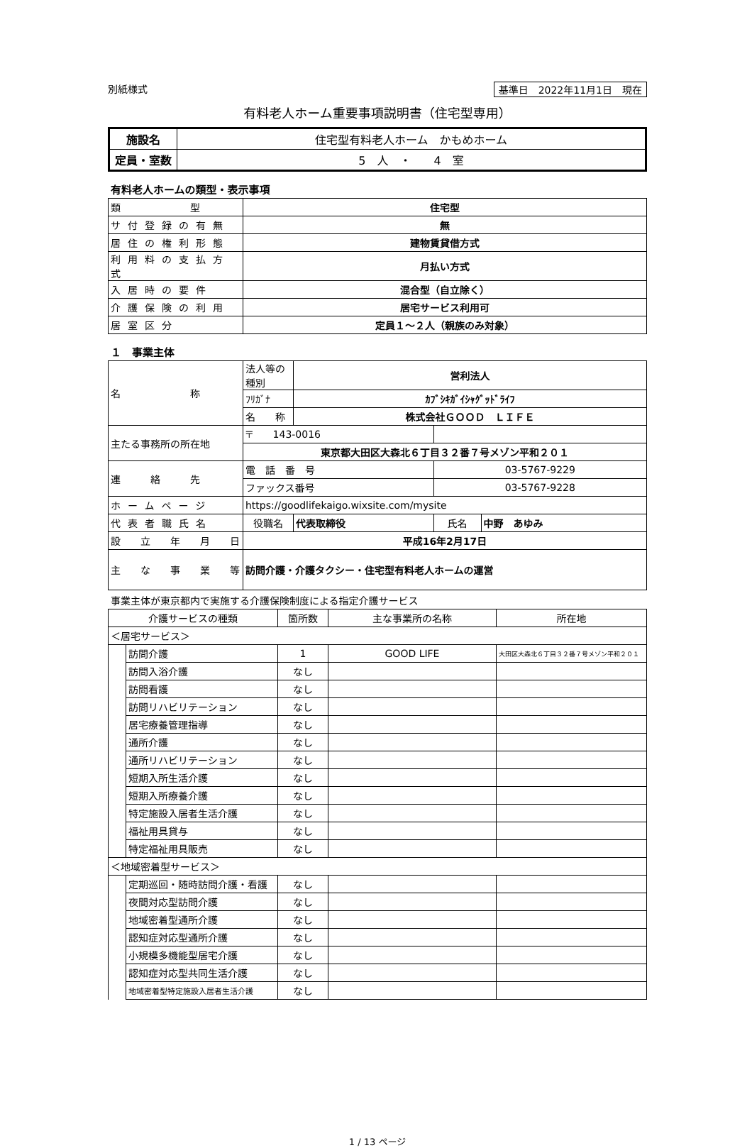別紙様式 基準日　2022年11月1日　現在
有料老人ホーム重要事項説明書（住宅型専用）
| 施設名 | 住宅型有料老人ホーム かもめホーム |
| 定員・室数 | 5 人 ・ 4 室 |
有料老人ホームの類型・表示事項
| 類 型 | 住宅型 |
| サ付登録の有無 | 無 |
| 居住の権利形態 | 建物賃貸借方式 |
| 利用料の支払方式 | 月払い方式 |
| 入居時の要件 | 混合型（自立除く） |
| 介護保険の利用 | 居宅サービス利用可 |
| 居室区分 | 定員１～２人（親族のみ対象） |
１　事業主体
| 名 称 | 法人等の種別 | 営利法人 | | |
| | ﾌﾘｶﾞﾅ | ｶﾌﾞｼｷｶﾞｲｼｬｸﾞｯﾄﾞﾗｲﾌ | | |
| | 名 称 | 株式会社ＧＯＯＤ ＬＩＦＥ | | |
| 主たる事務所の所在地 | 〒 143-0016 | | | |
| | 東京都大田区大森北６丁目３２番７号メゾン平和２０１ | | | |
| 連 絡 先 | 電 話 番 号 | | 03-5767-9229 | |
| | ファックス番号 | | 03-5767-9228 | |
| ホームページ | https://goodlifekaigo.wixsite.com/mysite | | | |
| 代表者職氏名 | 役職名 | 代表取締役 | 氏名 | 中野 あゆみ |
| 設 立 年 月 日 | 平成16年2月17日 | | | |
| 主 な 事 業 等 | 訪問介護・介護タクシー・住宅型有料老人ホームの運営 | | | |
事業主体が東京都内で実施する介護保険制度による指定介護サービス
| 介護サービスの種類 | | 箇所数 | 主な事業所の名称 | 所在地 |
| ＜居宅サービス＞ | | | | |
| | 訪問介護 | 1 | GOOD LIFE | 大田区大森北６丁目３２番７号メゾン平和２０１ |
| | 訪問入浴介護 | なし | | |
| | 訪問看護 | なし | | |
| | 訪問リハビリテーション | なし | | |
| | 居宅療養管理指導 | なし | | |
| | 通所介護 | なし | | |
| | 通所リハビリテーション | なし | | |
| | 短期入所生活介護 | なし | | |
| | 短期入所療養介護 | なし | | |
| | 特定施設入居者生活介護 | なし | | |
| | 福祉用具貸与 | なし | | |
| | 特定福祉用具販売 | なし | | |
| ＜地域密着型サービス＞ | | | | |
| | 定期巡回・随時訪問介護・看護 | なし | | |
| | 夜間対応型訪問介護 | なし | | |
| | 地域密着型通所介護 | なし | | |
| | 認知症対応型通所介護 | なし | | |
| | 小規模多機能型居宅介護 | なし | | |
| | 認知症対応型共同生活介護 | なし | | |
| | 地域密着型特定施設入居者生活介護 | なし | | |
1 / 13 ページ